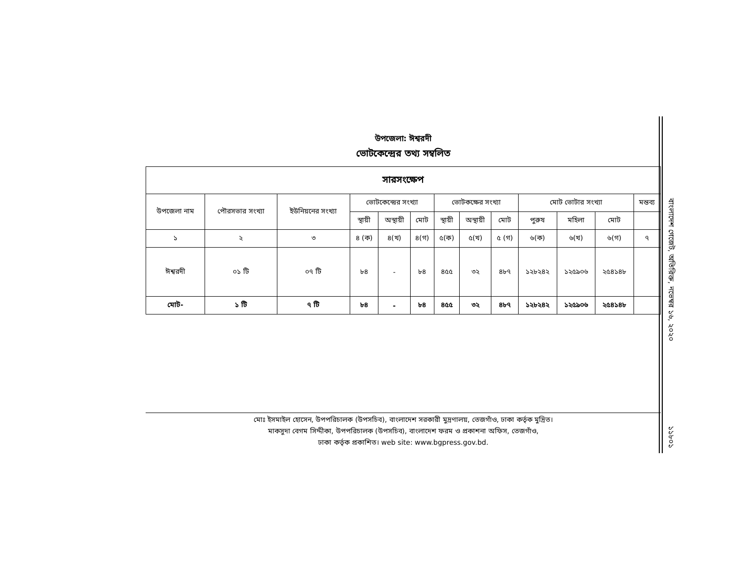উপজেলা: ঈশ্বরদী
ভোটকেন্দ্রের তথ্য সম্বলিত
| সারসংক্ষেপ | | | | | | | | | | | | |
| --- | --- | --- | --- | --- | --- | --- | --- | --- | --- | --- | --- | --- |
| উপজেলা নাম | পৌরসভার সংখ্যা | ইউনিয়নের সংখ্যা | ভোটকেন্দ্রের সংখ্যা | | | ভোটকক্ষের সংখ্যা | | | মোট ভোটার সংখ্যা | | | মন্তব্য |
| | | | স্থায়ী | অস্থায়ী | মোট | স্থায়ী | অস্থায়ী | মোট | পুরুষ | মহিলা | মোট | |
| ১ | ২ | ৩ | ৪ (ক) | ৪(খ) | ৪(গ) | ৫(ক) | ৫(খ) | ৫ (গ) | ৬(ক) | ৬(খ) | ৬(গ) | ৭ |
| ঈশ্বরদী | ০১ টি | ০৭ টি | ৮৪ | - | ৮৪ | ৪৫৫ | ৩২ | ৪৮৭ | ১২৮২৪২ | ১২৫৯০৬ | ২৫৪১৪৮ | |
| মোট- | ১ টি | ৭ টি | ৮৪ | - | ৮৪ | ৪৫৫ | ৩২ | ৪৮৭ | ১২৮২৪২ | ১২৫৯০৬ | ২৫৪১৪৮ | |
মোঃ ইসমাইল হোসেন, উপপরিচালক (উপসচিব), বাংলাদেশ সরকারী মুদ্রণালয়, তেজগাঁও, ঢাকা কর্তৃক মুদ্রিত।
মাকসুদা বেগম সিদ্দীকা, উপপরিচালক (উপসচিব), বাংলাদেশ ফরম ও প্রকাশনা অফিস, তেজগাঁও,
ঢাকা কর্তৃক প্রকাশিত। web site: www.bgpress.gov.bd.
বাংলাদেশ গেজেট, অতিরিক্ত, নভেম্বর ১৬, ২০২০
১১৮০১